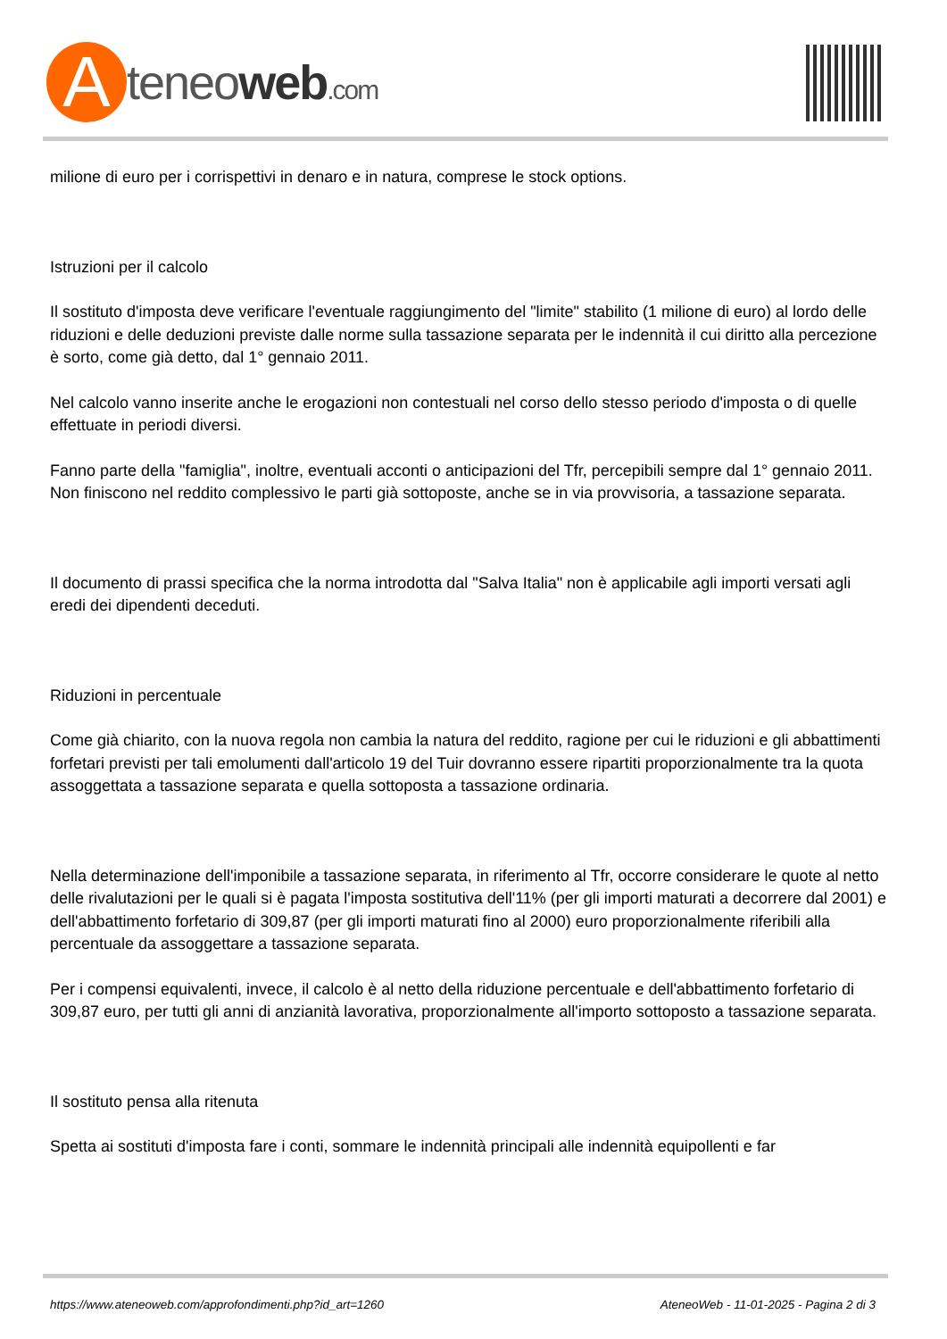A
teneoweb.com
milione di euro per i corrispettivi in denaro e in natura, comprese le stock options.
Istruzioni per il calcolo
Il sostituto d'imposta deve verificare l'eventuale raggiungimento del "limite" stabilito (1 milione di euro) al lordo delle riduzioni e delle deduzioni previste dalle norme sulla tassazione separata per le indennità il cui diritto alla percezione è sorto, come già detto, dal 1° gennaio 2011.
Nel calcolo vanno inserite anche le erogazioni non contestuali nel corso dello stesso periodo d'imposta o di quelle effettuate in periodi diversi.
Fanno parte della "famiglia", inoltre, eventuali acconti o anticipazioni del Tfr, percepibili sempre dal 1° gennaio 2011. Non finiscono nel reddito complessivo le parti già sottoposte, anche se in via provvisoria, a tassazione separata.
Il documento di prassi specifica che la norma introdotta dal "Salva Italia" non è applicabile agli importi versati agli eredi dei dipendenti deceduti.
Riduzioni in percentuale
Come già chiarito, con la nuova regola non cambia la natura del reddito, ragione per cui le riduzioni e gli abbattimenti forfetari previsti per tali emolumenti dall'articolo 19 del Tuir dovranno essere ripartiti proporzionalmente tra la quota assoggettata a tassazione separata e quella sottoposta a tassazione ordinaria.
Nella determinazione dell'imponibile a tassazione separata, in riferimento al Tfr, occorre considerare le quote al netto delle rivalutazioni per le quali si è pagata l'imposta sostitutiva dell'11% (per gli importi maturati a decorrere dal 2001) e dell'abbattimento forfetario di 309,87 (per gli importi maturati fino al 2000) euro proporzionalmente riferibili alla percentuale da assoggettare a tassazione separata.
Per i compensi equivalenti, invece, il calcolo è al netto della riduzione percentuale e dell'abbattimento forfetario di 309,87 euro, per tutti gli anni di anzianità lavorativa, proporzionalmente all'importo sottoposto a tassazione separata.
Il sostituto pensa alla ritenuta
Spetta ai sostituti d'imposta fare i conti, sommare le indennità principali alle indennità equipollenti e far
https://www.ateneoweb.com/approfondimenti.php?id_art=1260 AteneoWeb - 11-01-2025 - Pagina 2 di 3